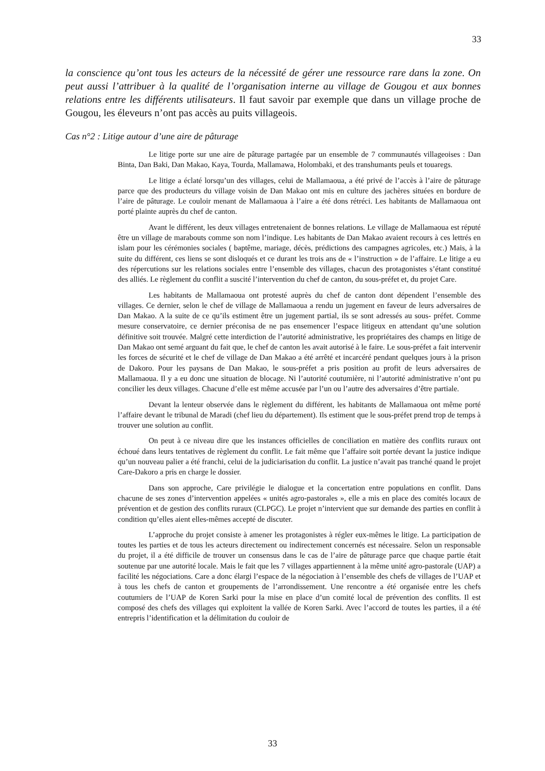33
la conscience qu’ont tous les acteurs de la nécessité de gérer une ressource rare dans la zone. On peut aussi l’attribuer à la qualité de l’organisation interne au village de Gougou et aux bonnes relations entre les différents utilisateurs. Il faut savoir par exemple que dans un village proche de Gougou, les éleveurs n’ont pas accès au puits villageois.
Cas n°2 : Litige autour d’une aire de pâturage
Le litige porte sur une aire de pâturage partagée par un ensemble de 7 communautés villageoises : Dan Binta, Dan Baki, Dan Makao, Kaya, Tourda, Mallamawa, Holombaki, et des transhumants peuls et touaregs.
Le litige a éclaté lorsqu’un des villages, celui de Mallamaoua, a été privé de l’accès à l’aire de pâturage parce que des producteurs du village voisin de Dan Makao ont mis en culture des jachères situées en bordure de l’aire de pâturage. Le couloir menant de Mallamaoua à l’aire a été dons rétréci. Les habitants de Mallamaoua ont porté plainte auprès du chef de canton.
Avant le différent, les deux villages entretenaient de bonnes relations. Le village de Mallamaoua est réputé être un village de marabouts comme son nom l’indique. Les habitants de Dan Makao avaient recours à ces lettrés en islam pour les cérémonies sociales ( baptême, mariage, décès, prédictions des campagnes agricoles, etc.) Mais, à la suite du différent, ces liens se sont disloqués et ce durant les trois ans de « l’instruction » de l’affaire. Le litige a eu des répercutions sur les relations sociales entre l’ensemble des villages, chacun des protagonistes s’étant constitué des alliés. Le règlement du conflit a suscité l’intervention du chef de canton, du sous-préfet et, du projet Care.
Les habitants de Mallamaoua ont protesté auprès du chef de canton dont dépendent l’ensemble des villages. Ce dernier, selon le chef de village de Mallamaoua a rendu un jugement en faveur de leurs adversaires de Dan Makao. A la suite de ce qu’ils estiment être un jugement partial, ils se sont adressés au sous- préfet. Comme mesure conservatoire, ce dernier préconisa de ne pas ensemencer l’espace litigeux en attendant qu’une solution définitive soit trouvée. Malgré cette interdiction de l’autorité administrative, les propriétaires des champs en litige de Dan Makao ont semé arguant du fait que, le chef de canton les avait autorisé à le faire. Le sous-préfet a fait intervenir les forces de sécurité et le chef de village de Dan Makao a été arrêté et incarcéré pendant quelques jours à la prison de Dakoro. Pour les paysans de Dan Makao, le sous-préfet a pris position au profit de leurs adversaires de Mallamaoua. Il y a eu donc une situation de blocage. Ni l’autorité coutumière, ni l’autorité administrative n’ont pu concilier les deux villages. Chacune d’elle est même accusée par l’un ou l’autre des adversaires d’être partiale.
Devant la lenteur observée dans le règlement du différent, les habitants de Mallamaoua ont même porté l’affaire devant le tribunal de Maradi (chef lieu du département). Ils estiment que le sous-préfet prend trop de temps à trouver une solution au conflit.
On peut à ce niveau dire que les instances officielles de conciliation en matière des conflits ruraux ont échoué dans leurs tentatives de règlement du conflit. Le fait même que l’affaire soit portée devant la justice indique qu’un nouveau palier a été franchi, celui de la judiciarisation du conflit. La justice n’avait pas tranché quand le projet Care-Dakoro a pris en charge le dossier.
Dans son approche, Care privilégie le dialogue et la concertation entre populations en conflit. Dans chacune de ses zones d’intervention appelées « unités agro-pastorales », elle a mis en place des comités locaux de prévention et de gestion des conflits ruraux (CLPGC). Le projet n’intervient que sur demande des parties en conflit à condition qu’elles aient elles-mêmes accepté de discuter.
L’approche du projet consiste à amener les protagonistes à régler eux-mêmes le litige. La participation de toutes les parties et de tous les acteurs directement ou indirectement concernés est nécessaire. Selon un responsable du projet, il a été difficile de trouver un consensus dans le cas de l’aire de pâturage parce que chaque partie était soutenue par une autorité locale. Mais le fait que les 7 villages appartiennent à la même unité agro-pastorale (UAP) a facilité les négociations. Care a donc élargi l’espace de la négociation à l’ensemble des chefs de villages de l’UAP et à tous les chefs de canton et groupements de l’arrondissement. Une rencontre a été organisée entre les chefs coutumiers de l’UAP de Koren Sarki pour la mise en place d’un comité local de prévention des conflits. Il est composé des chefs des villages qui exploitent la vallée de Koren Sarki. Avec l’accord de toutes les parties, il a été entrepris l’identification et la délimitation du couloir de
33